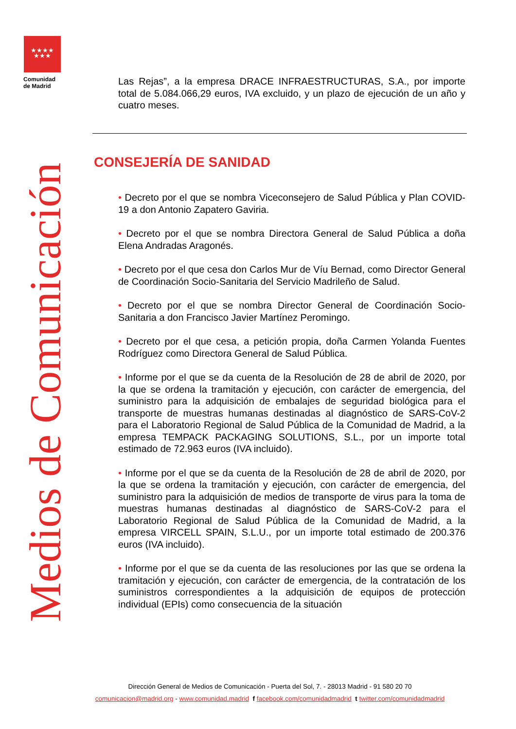★★★★
★★★
Comunidad
de Madrid
Medios de Comunicación
Las Rejas”, a la empresa DRACE INFRAESTRUCTURAS, S.A., por importe total de 5.084.066,29 euros, IVA excluido, y un plazo de ejecución de un año y cuatro meses.
CONSEJERÍA DE SANIDAD
• Decreto por el que se nombra Viceconsejero de Salud Pública y Plan COVID-19 a don Antonio Zapatero Gaviria.
• Decreto por el que se nombra Directora General de Salud Pública a doña Elena Andradas Aragonés.
• Decreto por el que cesa don Carlos Mur de Víu Bernad, como Director General de Coordinación Socio-Sanitaria del Servicio Madrileño de Salud.
• Decreto por el que se nombra Director General de Coordinación Socio-Sanitaria a don Francisco Javier Martínez Peromingo.
• Decreto por el que cesa, a petición propia, doña Carmen Yolanda Fuentes Rodríguez como Directora General de Salud Pública.
• Informe por el que se da cuenta de la Resolución de 28 de abril de 2020, por la que se ordena la tramitación y ejecución, con carácter de emergencia, del suministro para la adquisición de embalajes de seguridad biológica para el transporte de muestras humanas destinadas al diagnóstico de SARS-CoV-2 para el Laboratorio Regional de Salud Pública de la Comunidad de Madrid, a la empresa TEMPACK PACKAGING SOLUTIONS, S.L., por un importe total estimado de 72.963 euros (IVA incluido).
• Informe por el que se da cuenta de la Resolución de 28 de abril de 2020, por la que se ordena la tramitación y ejecución, con carácter de emergencia, del suministro para la adquisición de medios de transporte de virus para la toma de muestras humanas destinadas al diagnóstico de SARS-CoV-2 para el Laboratorio Regional de Salud Pública de la Comunidad de Madrid, a la empresa VIRCELL SPAIN, S.L.U., por un importe total estimado de 200.376 euros (IVA incluido).
• Informe por el que se da cuenta de las resoluciones por las que se ordena la tramitación y ejecución, con carácter de emergencia, de la contratación de los suministros correspondientes a la adquisición de equipos de protección individual (EPIs) como consecuencia de la situación
Dirección General de Medios de Comunicación - Puerta del Sol, 7. - 28013 Madrid - 91 580 20 70
comunicacion@madrid.org - www.comunidad.madrid f facebook.com/comunidadmadrid t twitter.com/comunidadmadrid